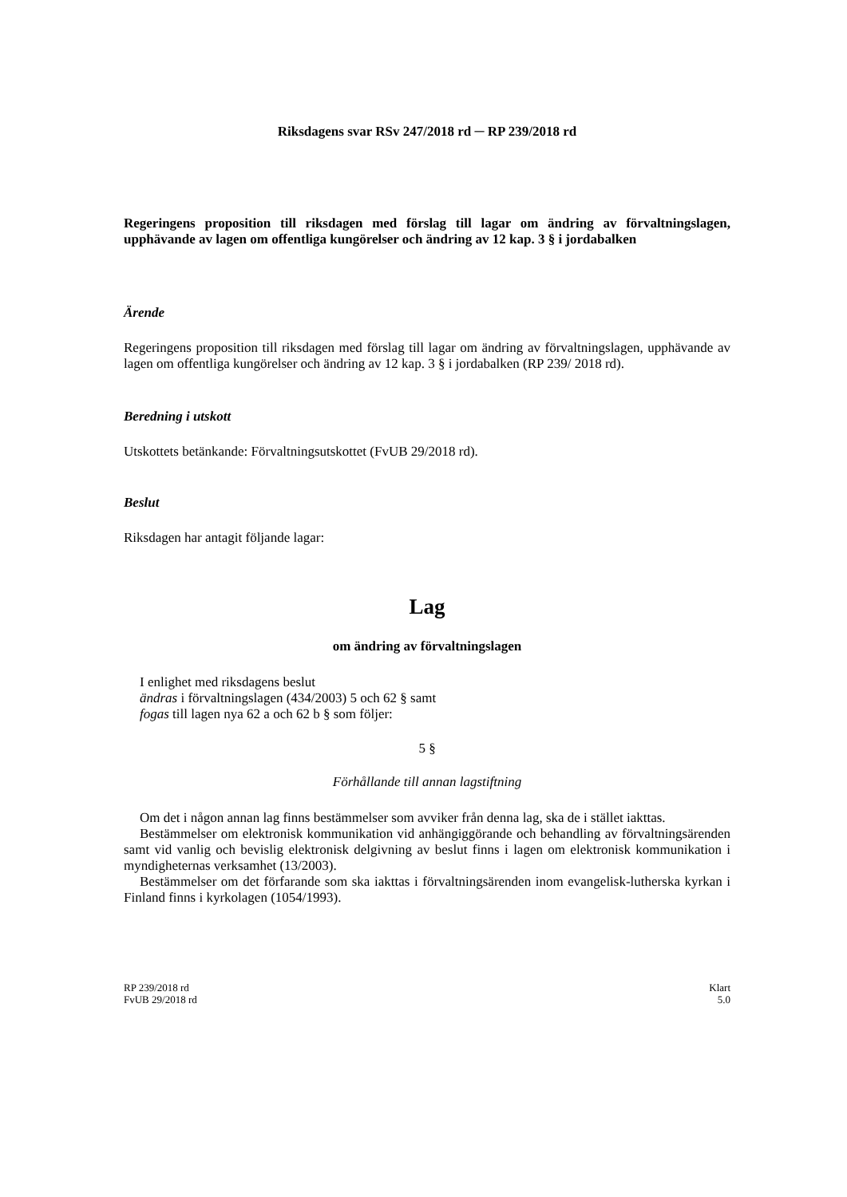Riksdagens svar RSv 247/2018 rd ─ RP 239/2018 rd
Regeringens proposition till riksdagen med förslag till lagar om ändring av förvaltningslagen, upphävande av lagen om offentliga kungörelser och ändring av 12 kap. 3 § i jordabalken
Ärende
Regeringens proposition till riksdagen med förslag till lagar om ändring av förvaltningslagen, upphävande av lagen om offentliga kungörelser och ändring av 12 kap. 3 § i jordabalken (RP 239/ 2018 rd).
Beredning i utskott
Utskottets betänkande: Förvaltningsutskottet (FvUB 29/2018 rd).
Beslut
Riksdagen har antagit följande lagar:
Lag
om ändring av förvaltningslagen
I enlighet med riksdagens beslut
ändras i förvaltningslagen (434/2003) 5 och 62 § samt
fogas till lagen nya 62 a och 62 b § som följer:
5 §
Förhållande till annan lagstiftning
Om det i någon annan lag finns bestämmelser som avviker från denna lag, ska de i stället iakttas.
Bestämmelser om elektronisk kommunikation vid anhängiggörande och behandling av förvaltningsärenden samt vid vanlig och bevislig elektronisk delgivning av beslut finns i lagen om elektronisk kommunikation i myndigheternas verksamhet (13/2003).
Bestämmelser om det förfarande som ska iakttas i förvaltningsärenden inom evangelisk-lutherska kyrkan i Finland finns i kyrkolagen (1054/1993).
RP 239/2018 rd
FvUB 29/2018 rd
Klart
5.0